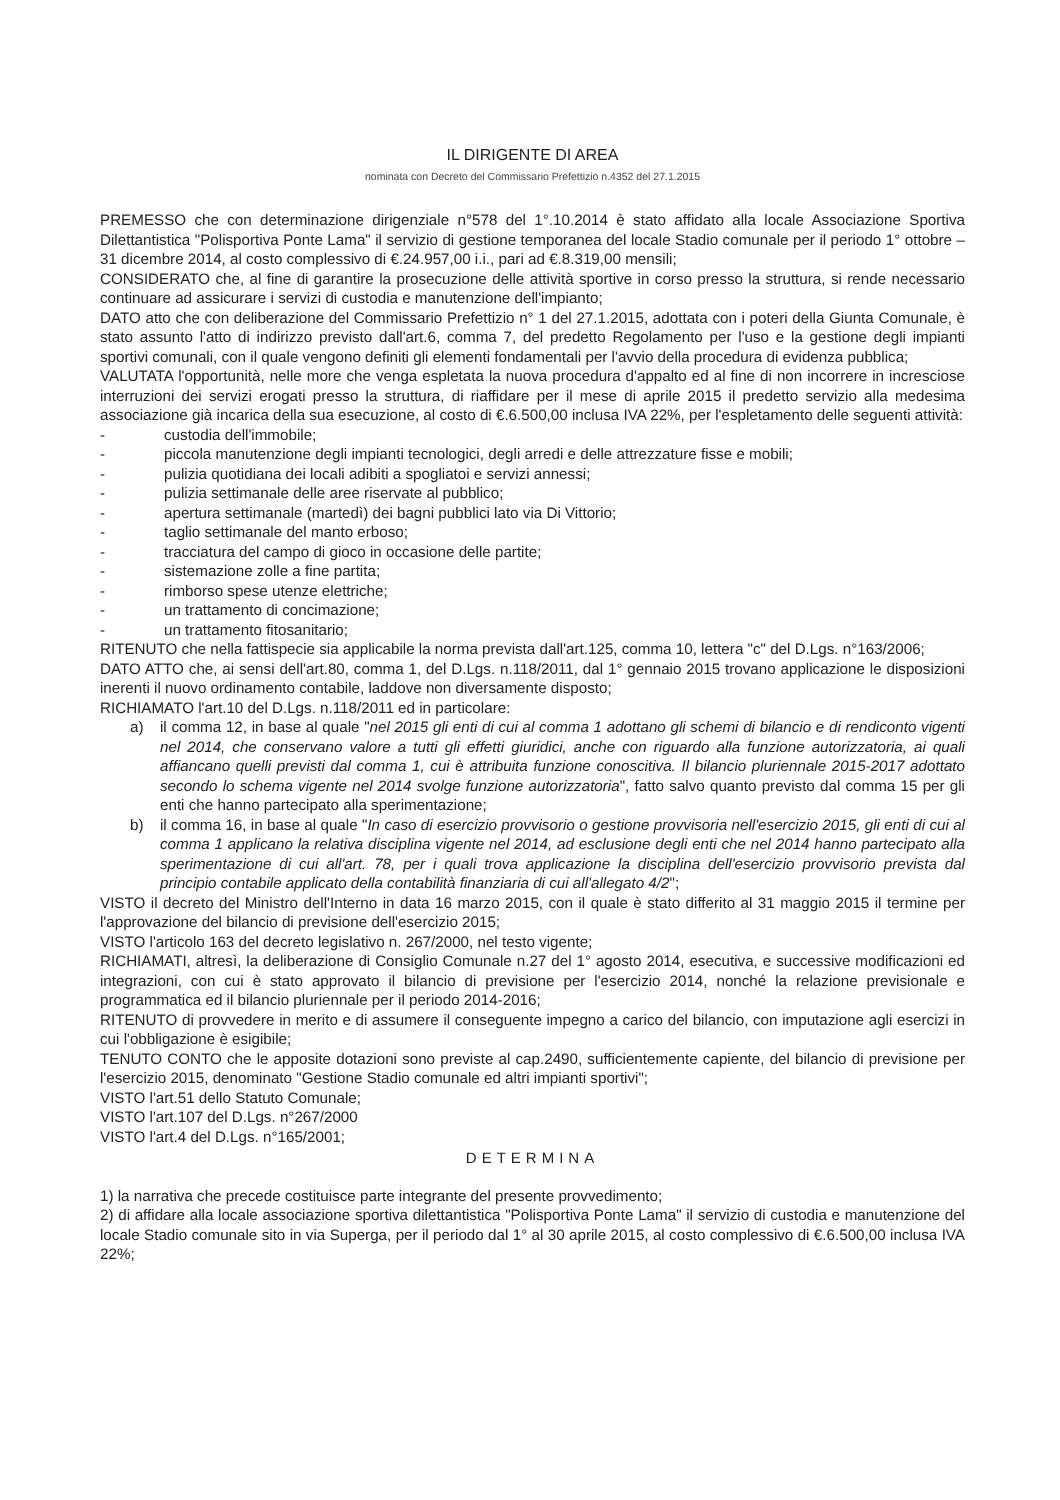IL DIRIGENTE DI AREA
nominata con Decreto del Commissario Prefettizio n.4352 del 27.1.2015
PREMESSO che con determinazione dirigenziale n°578 del 1°.10.2014 è stato affidato alla locale Associazione Sportiva Dilettantistica "Polisportiva Ponte Lama" il servizio di gestione temporanea del locale Stadio comunale per il periodo 1° ottobre – 31 dicembre 2014, al costo complessivo di €.24.957,00 i.i., pari ad €.8.319,00 mensili;
CONSIDERATO che, al fine di garantire la prosecuzione delle attività sportive in corso presso la struttura, si rende necessario continuare ad assicurare i servizi di custodia e manutenzione dell'impianto;
DATO atto che con deliberazione del Commissario Prefettizio n° 1 del 27.1.2015, adottata con i poteri della Giunta Comunale, è stato assunto l'atto di indirizzo previsto dall'art.6, comma 7, del predetto Regolamento per l'uso e la gestione degli impianti sportivi comunali, con il quale vengono definiti gli elementi fondamentali per l'avvio della procedura di evidenza pubblica;
VALUTATA l'opportunità, nelle more che venga espletata la nuova procedura d'appalto ed al fine di non incorrere in incresciose interruzioni dei servizi erogati presso la struttura, di riaffidare per il mese di aprile 2015 il predetto servizio alla medesima associazione già incarica della sua esecuzione, al costo di €.6.500,00 inclusa IVA 22%, per l'espletamento delle seguenti attività:
- custodia dell'immobile;
- piccola manutenzione degli impianti tecnologici, degli arredi e delle attrezzature fisse e mobili;
- pulizia quotidiana dei locali adibiti a spogliatoi e servizi annessi;
- pulizia settimanale delle aree riservate al pubblico;
- apertura settimanale (martedì) dei bagni pubblici lato via Di Vittorio;
- taglio settimanale del manto erboso;
- tracciatura del campo di gioco in occasione delle partite;
- sistemazione zolle a fine partita;
- rimborso spese utenze elettriche;
- un trattamento di concimazione;
- un trattamento fitosanitario;
RITENUTO che nella fattispecie sia applicabile la norma prevista dall'art.125, comma 10, lettera "c" del D.Lgs. n°163/2006;
DATO ATTO che, ai sensi dell'art.80, comma 1, del D.Lgs. n.118/2011, dal 1° gennaio 2015 trovano applicazione le disposizioni inerenti il nuovo ordinamento contabile, laddove non diversamente disposto;
RICHIAMATO l'art.10 del D.Lgs. n.118/2011 ed in particolare:
a) il comma 12, in base al quale "nel 2015 gli enti di cui al comma 1 adottano gli schemi di bilancio e di rendiconto vigenti nel 2014, che conservano valore a tutti gli effetti giuridici, anche con riguardo alla funzione autorizzatoria, ai quali affiancano quelli previsti dal comma 1, cui è attribuita funzione conoscitiva. Il bilancio pluriennale 2015-2017 adottato secondo lo schema vigente nel 2014 svolge funzione autorizzatoria", fatto salvo quanto previsto dal comma 15 per gli enti che hanno partecipato alla sperimentazione;
b) il comma 16, in base al quale "In caso di esercizio provvisorio o gestione provvisoria nell'esercizio 2015, gli enti di cui al comma 1 applicano la relativa disciplina vigente nel 2014, ad esclusione degli enti che nel 2014 hanno partecipato alla sperimentazione di cui all'art. 78, per i quali trova applicazione la disciplina dell'esercizio provvisorio prevista dal principio contabile applicato della contabilità finanziaria di cui all'allegato 4/2";
VISTO il decreto del Ministro dell'Interno in data 16 marzo 2015, con il quale è stato differito al 31 maggio 2015 il termine per l'approvazione del bilancio di previsione dell'esercizio 2015;
VISTO l'articolo 163 del decreto legislativo n. 267/2000, nel testo vigente;
RICHIAMATI, altresì, la deliberazione di Consiglio Comunale n.27 del 1° agosto 2014, esecutiva, e successive modificazioni ed integrazioni, con cui è stato approvato il bilancio di previsione per l'esercizio 2014, nonché la relazione previsionale e programmatica ed il bilancio pluriennale per il periodo 2014-2016;
RITENUTO di provvedere in merito e di assumere il conseguente impegno a carico del bilancio, con imputazione agli esercizi in cui l'obbligazione è esigibile;
TENUTO CONTO che le apposite dotazioni sono previste al cap.2490, sufficientemente capiente, del bilancio di previsione per l'esercizio 2015, denominato "Gestione Stadio comunale ed altri impianti sportivi";
VISTO l'art.51 dello Statuto Comunale;
VISTO l'art.107 del D.Lgs. n°267/2000
VISTO l'art.4 del D.Lgs. n°165/2001;
DETERMINA
1) la narrativa che precede costituisce parte integrante del presente provvedimento;
2) di affidare alla locale associazione sportiva dilettantistica "Polisportiva Ponte Lama" il servizio di custodia e manutenzione del locale Stadio comunale sito in via Superga, per il periodo dal 1° al 30 aprile 2015, al costo complessivo di €.6.500,00 inclusa IVA 22%;